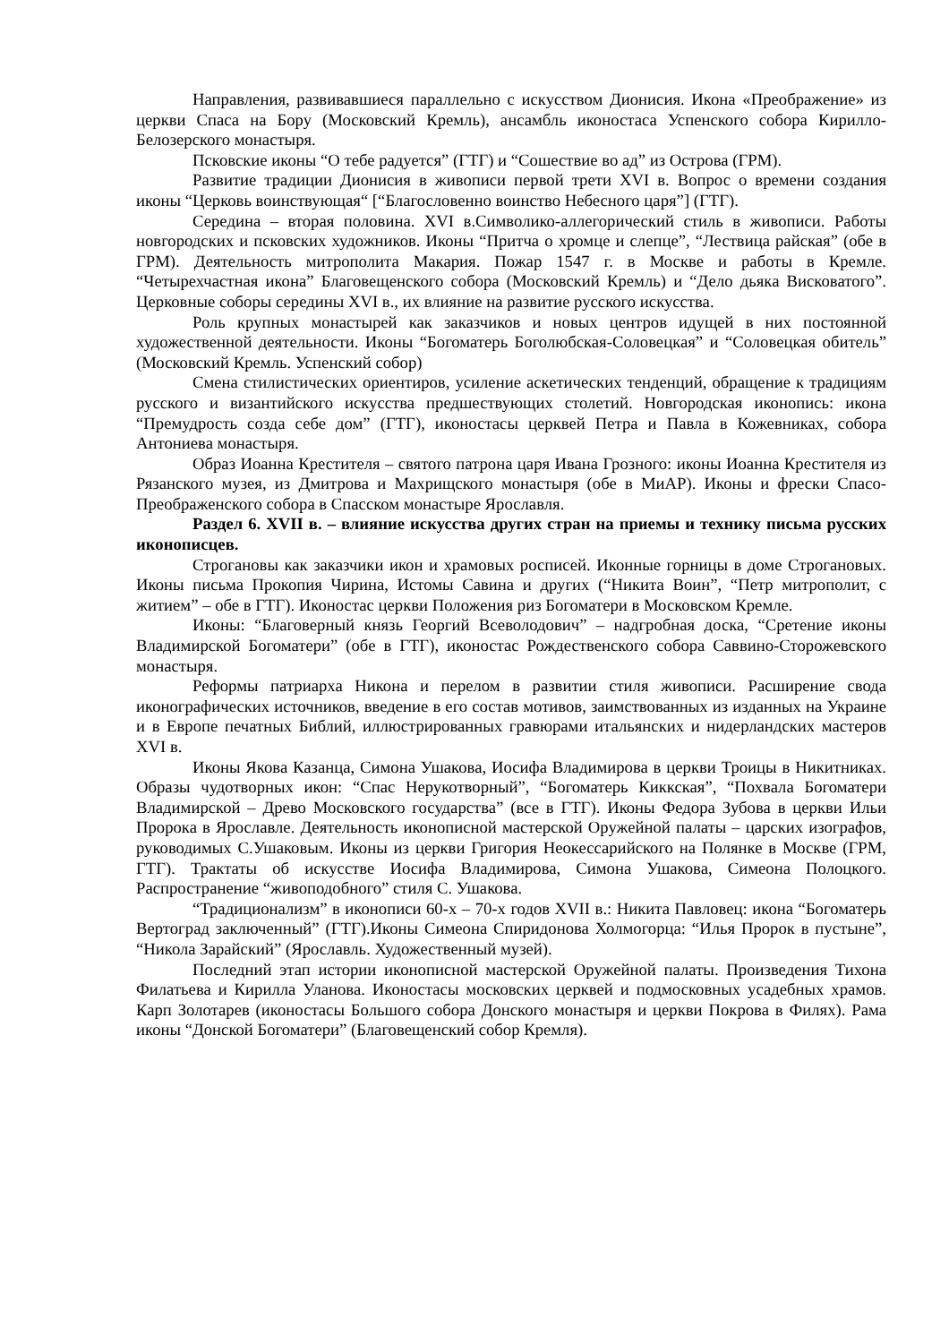Направления, развивавшиеся параллельно с искусством Дионисия. Икона «Преображение» из церкви Спаса на Бору (Московский Кремль), ансамбль иконостаса Успенского собора Кирилло-Белозерского монастыря.
Псковские иконы “О тебе радуется” (ГТГ) и “Сошествие во ад” из Острова (ГРМ).
Развитие традиции Дионисия в живописи первой трети XVI в. Вопрос о времени создания иконы “Церковь воинствующая“ [“Благословенно воинство Небесного царя”] (ГТГ).
Середина – вторая половина. XVI в.Символико-аллегорический стиль в живописи. Работы новгородских и псковских художников. Иконы “Притча о хромце и слепце”, “Лествица райская” (обе в ГРМ). Деятельность митрополита Макария. Пожар 1547 г. в Москве и работы в Кремле. “Четырехчастная икона” Благовещенского собора (Московский Кремль) и “Дело дьяка Висковатого”. Церковные соборы середины XVI в., их влияние на развитие русского искусства.
Роль крупных монастырей как заказчиков и новых центров идущей в них постоянной художественной деятельности. Иконы “Богоматерь Боголюбская-Соловецкая” и “Соловецкая обитель” (Московский Кремль. Успенский собор)
Смена стилистических ориентиров, усиление аскетических тенденций, обращение к традициям русского и византийского искусства предшествующих столетий. Новгородская иконопись: икона “Премудрость созда себе дом” (ГТГ), иконостасы церквей Петра и Павла в Кожевниках, собора Антониева монастыря.
Образ Иоанна Крестителя – святого патрона царя Ивана Грозного: иконы Иоанна Крестителя из Рязанского музея, из Дмитрова и Махрищского монастыря (обе в МиАР). Иконы и фрески Спасо-Преображенского собора в Спасском монастыре Ярославля.
Раздел 6. XVII в. – влияние искусства других стран на приемы и технику письма русских иконописцев.
Строгановы как заказчики икон и храмовых росписей. Иконные горницы в доме Строгановых. Иконы письма Прокопия Чирина, Истомы Савина и других (“Никита Воин”, “Петр митрополит, с житием” – обе в ГТГ). Иконостас церкви Положения риз Богоматери в Московском Кремле.
Иконы: “Благоверный князь Георгий Всеволодович” – надгробная доска, “Сретение иконы Владимирской Богоматери” (обе в ГТГ), иконостас Рождественского собора Саввино-Сторожевского монастыря.
Реформы патриарха Никона и перелом в развитии стиля живописи. Расширение свода иконографических источников, введение в его состав мотивов, заимствованных из изданных на Украине и в Европе печатных Библий, иллюстрированных гравюрами итальянских и нидерландских мастеров XVI в.
Иконы Якова Казанца, Симона Ушакова, Иосифа Владимирова в церкви Троицы в Никитниках. Образы чудотворных икон: “Спас Нерукотворный”, “Богоматерь Киккская”, “Похвала Богоматери Владимирской – Древо Московского государства” (все в ГТГ). Иконы Федора Зубова в церкви Ильи Пророка в Ярославле. Деятельность иконописной мастерской Оружейной палаты – царских изографов, руководимых С.Ушаковым. Иконы из церкви Григория Неокессарийского на Полянке в Москве (ГРМ, ГТГ). Трактаты об искусстве Иосифа Владимирова, Симона Ушакова, Симеона Полоцкого. Распространение “живоподобного” стиля С. Ушакова.
“Традиционализм” в иконописи 60-х – 70-х годов XVII в.: Никита Павловец: икона “Богоматерь Вертоград заключенный” (ГТГ).Иконы Симеона Спиридонова Холмогорца: “Илья Пророк в пустыне”, “Никола Зарайский” (Ярославль. Художественный музей).
Последний этап истории иконописной мастерской Оружейной палаты. Произведения Тихона Филатьева и Кирилла Уланова. Иконостасы московских церквей и подмосковных усадебных храмов. Карп Золотарев (иконостасы Большого собора Донского монастыря и церкви Покрова в Филях). Рама иконы “Донской Богоматери” (Благовещенский собор Кремля).